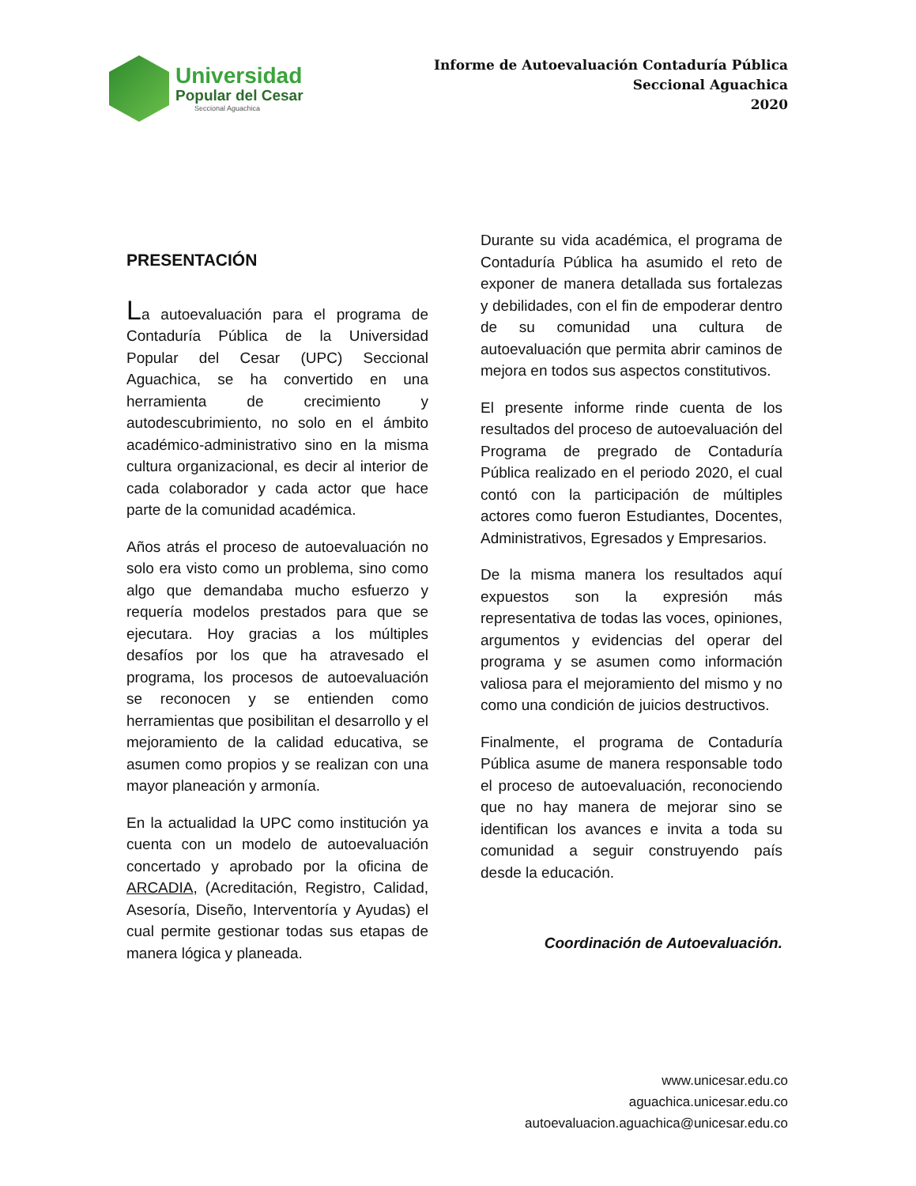Universidad
Popular del Cesar
Seccional Aguachica
Informe de Autoevaluación Contaduría Pública
Seccional Aguachica
2020
PRESENTACIÓN
La autoevaluación para el programa de Contaduría Pública de la Universidad Popular del Cesar (UPC) Seccional Aguachica, se ha convertido en una herramienta de crecimiento y autodescubrimiento, no solo en el ámbito académico-administrativo sino en la misma cultura organizacional, es decir al interior de cada colaborador y cada actor que hace parte de la comunidad académica.
Años atrás el proceso de autoevaluación no solo era visto como un problema, sino como algo que demandaba mucho esfuerzo y requería modelos prestados para que se ejecutara. Hoy gracias a los múltiples desafíos por los que ha atravesado el programa, los procesos de autoevaluación se reconocen y se entienden como herramientas que posibilitan el desarrollo y el mejoramiento de la calidad educativa, se asumen como propios y se realizan con una mayor planeación y armonía.
En la actualidad la UPC como institución ya cuenta con un modelo de autoevaluación concertado y aprobado por la oficina de ARCADIA, (Acreditación, Registro, Calidad, Asesoría, Diseño, Interventoría y Ayudas) el cual permite gestionar todas sus etapas de manera lógica y planeada.
Durante su vida académica, el programa de Contaduría Pública ha asumido el reto de exponer de manera detallada sus fortalezas y debilidades, con el fin de empoderar dentro de su comunidad una cultura de autoevaluación que permita abrir caminos de mejora en todos sus aspectos constitutivos.
El presente informe rinde cuenta de los resultados del proceso de autoevaluación del Programa de pregrado de Contaduría Pública realizado en el periodo 2020, el cual contó con la participación de múltiples actores como fueron Estudiantes, Docentes, Administrativos, Egresados y Empresarios.
De la misma manera los resultados aquí expuestos son la expresión más representativa de todas las voces, opiniones, argumentos y evidencias del operar del programa y se asumen como información valiosa para el mejoramiento del mismo y no como una condición de juicios destructivos.
Finalmente, el programa de Contaduría Pública asume de manera responsable todo el proceso de autoevaluación, reconociendo que no hay manera de mejorar sino se identifican los avances e invita a toda su comunidad a seguir construyendo país desde la educación.
Coordinación de Autoevaluación.
www.unicesar.edu.co
aguachica.unicesar.edu.co
autoevaluacion.aguachica@unicesar.edu.co